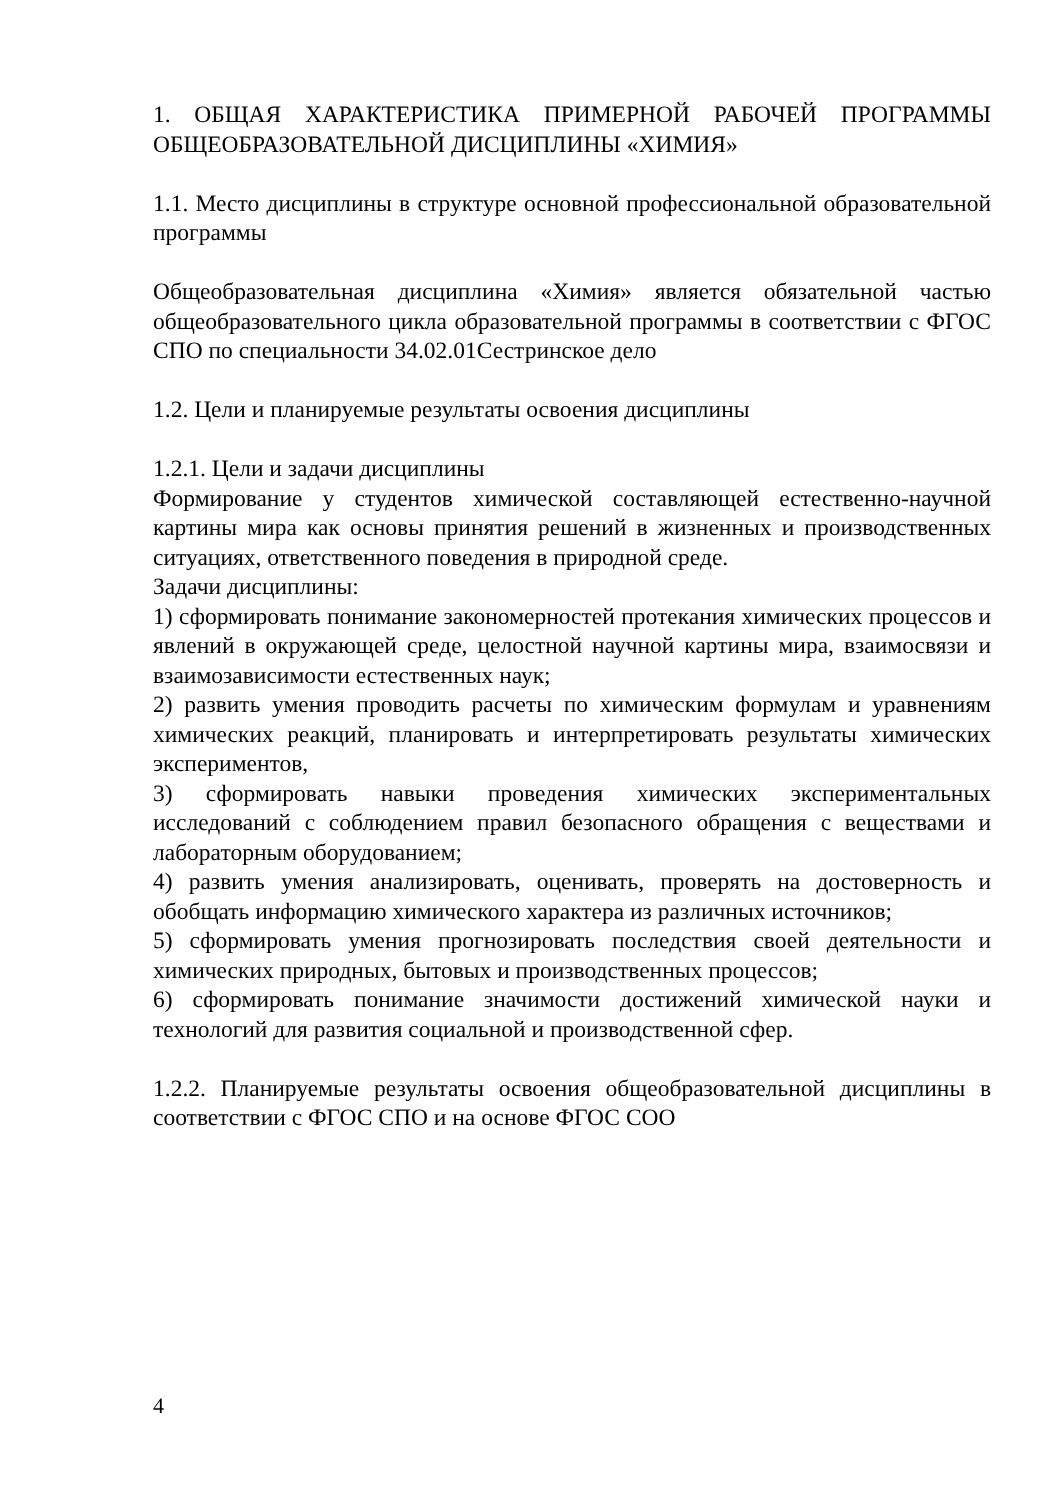1. ОБЩАЯ ХАРАКТЕРИСТИКА ПРИМЕРНОЙ РАБОЧЕЙ ПРОГРАММЫ ОБЩЕОБРАЗОВАТЕЛЬНОЙ ДИСЦИПЛИНЫ «ХИМИЯ»
1.1. Место дисциплины в структуре основной профессиональной образовательной программы
Общеобразовательная дисциплина «Химия» является обязательной частью общеобразовательного цикла образовательной программы в соответствии с ФГОС СПО по специальности 34.02.01Сестринское дело
1.2. Цели и планируемые результаты освоения дисциплины
1.2.1. Цели и задачи дисциплины
Формирование у студентов химической составляющей естественно-научной картины мира как основы принятия решений в жизненных и производственных ситуациях, ответственного поведения в природной среде.
Задачи дисциплины:
1) сформировать понимание закономерностей протекания химических процессов и явлений в окружающей среде, целостной научной картины мира, взаимосвязи и взаимозависимости естественных наук;
2) развить умения проводить расчеты по химическим формулам и уравнениям химических реакций, планировать и интерпретировать результаты химических экспериментов,
3) сформировать навыки проведения химических экспериментальных исследований с соблюдением правил безопасного обращения с веществами и лабораторным оборудованием;
4) развить умения анализировать, оценивать, проверять на достоверность и обобщать информацию химического характера из различных источников;
5) сформировать умения прогнозировать последствия своей деятельности и химических природных, бытовых и производственных процессов;
6) сформировать понимание значимости достижений химической науки и технологий для развития социальной и производственной сфер.
1.2.2. Планируемые результаты освоения общеобразовательной дисциплины в соответствии с ФГОС СПО и на основе ФГОС СОО
4